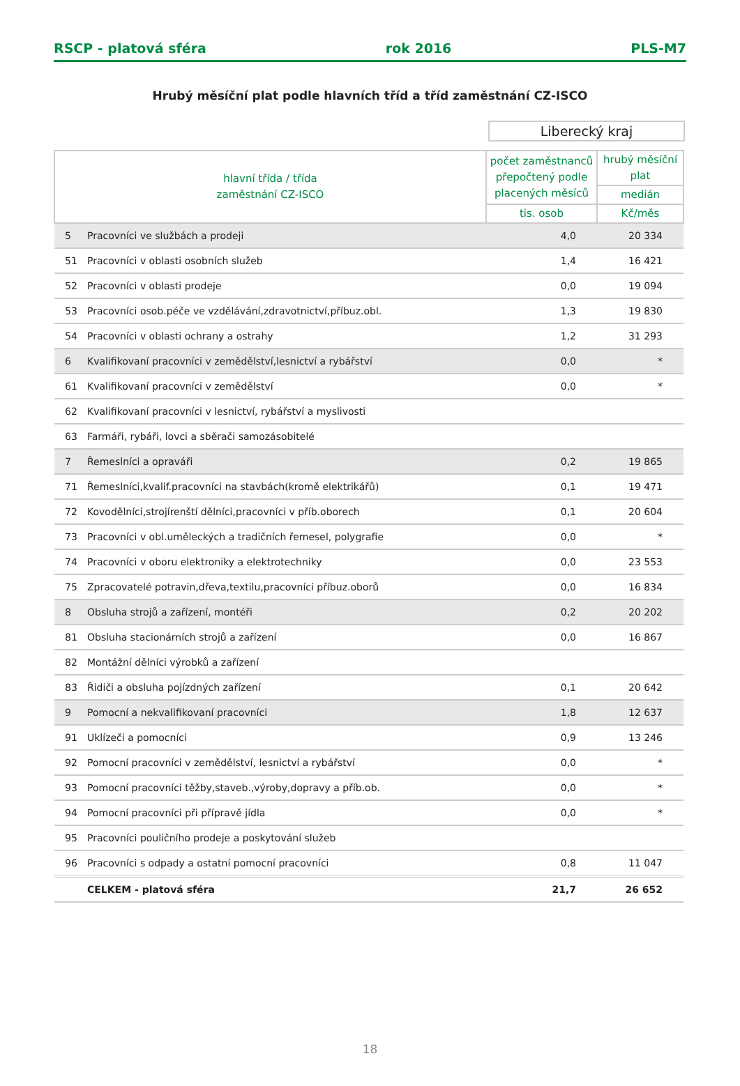RSCP - platová sféra rok 2016 PLS-M7
Hrubý měsíční plat podle hlavních tříd a tříd zaměstnání CZ-ISCO
Liberecký kraj
| hlavní třída / třída zaměstnání CZ-ISCO | | počet zaměstnanců přepočtený podle placených měsíců | hrubý měsíční plat |
| --- | --- | --- | --- |
| | | | medián |
| | | tis. osob | Kč/měs |
| 5 | Pracovníci ve službách a prodeji | 4,0 | 20 334 |
| 51 | Pracovníci v oblasti osobních služeb | 1,4 | 16 421 |
| 52 | Pracovníci v oblasti prodeje | 0,0 | 19 094 |
| 53 | Pracovníci osob.péče ve vzdělávání,zdravotnictví,příbuz.obl. | 1,3 | 19 830 |
| 54 | Pracovníci v oblasti ochrany a ostrahy | 1,2 | 31 293 |
| 6 | Kvalifikovaní pracovníci v zemědělství,lesnictví a rybářství | 0,0 | * |
| 61 | Kvalifikovaní pracovníci v zemědělství | 0,0 | * |
| 62 | Kvalifikovaní pracovníci v lesnictví, rybářství a myslivosti | | |
| 63 | Farmáři, rybáři, lovci a sběrači samozásobitelé | | |
| 7 | Řemeslníci a opraváři | 0,2 | 19 865 |
| 71 | Řemeslníci,kvalif.pracovníci na stavbách(kromě elektrikářů) | 0,1 | 19 471 |
| 72 | Kovodělníci,strojírenští dělníci,pracovníci v příb.oborech | 0,1 | 20 604 |
| 73 | Pracovníci v obl.uměleckých a tradičních řemesel, polygrafie | 0,0 | * |
| 74 | Pracovníci v oboru elektroniky a elektrotechniky | 0,0 | 23 553 |
| 75 | Zpracovatelé potravin,dřeva,textilu,pracovníci příbuz.oborů | 0,0 | 16 834 |
| 8 | Obsluha strojů a zařízení, montéři | 0,2 | 20 202 |
| 81 | Obsluha stacionárních strojů a zařízení | 0,0 | 16 867 |
| 82 | Montážní dělníci výrobků a zařízení | | |
| 83 | Řidiči a obsluha pojízdných zařízení | 0,1 | 20 642 |
| 9 | Pomocní a nekvalifikovaní pracovníci | 1,8 | 12 637 |
| 91 | Uklízeči a pomocníci | 0,9 | 13 246 |
| 92 | Pomocní pracovníci v zemědělství, lesnictví a rybářství | 0,0 | * |
| 93 | Pomocní pracovníci těžby,staveb.,výroby,dopravy a příb.ob. | 0,0 | * |
| 94 | Pomocní pracovníci při přípravě jídla | 0,0 | * |
| 95 | Pracovníci pouličního prodeje a poskytování služeb | | |
| 96 | Pracovníci s odpady a ostatní pomocní pracovníci | 0,8 | 11 047 |
| | CELKEM - platová sféra | 21,7 | 26 652 |
18